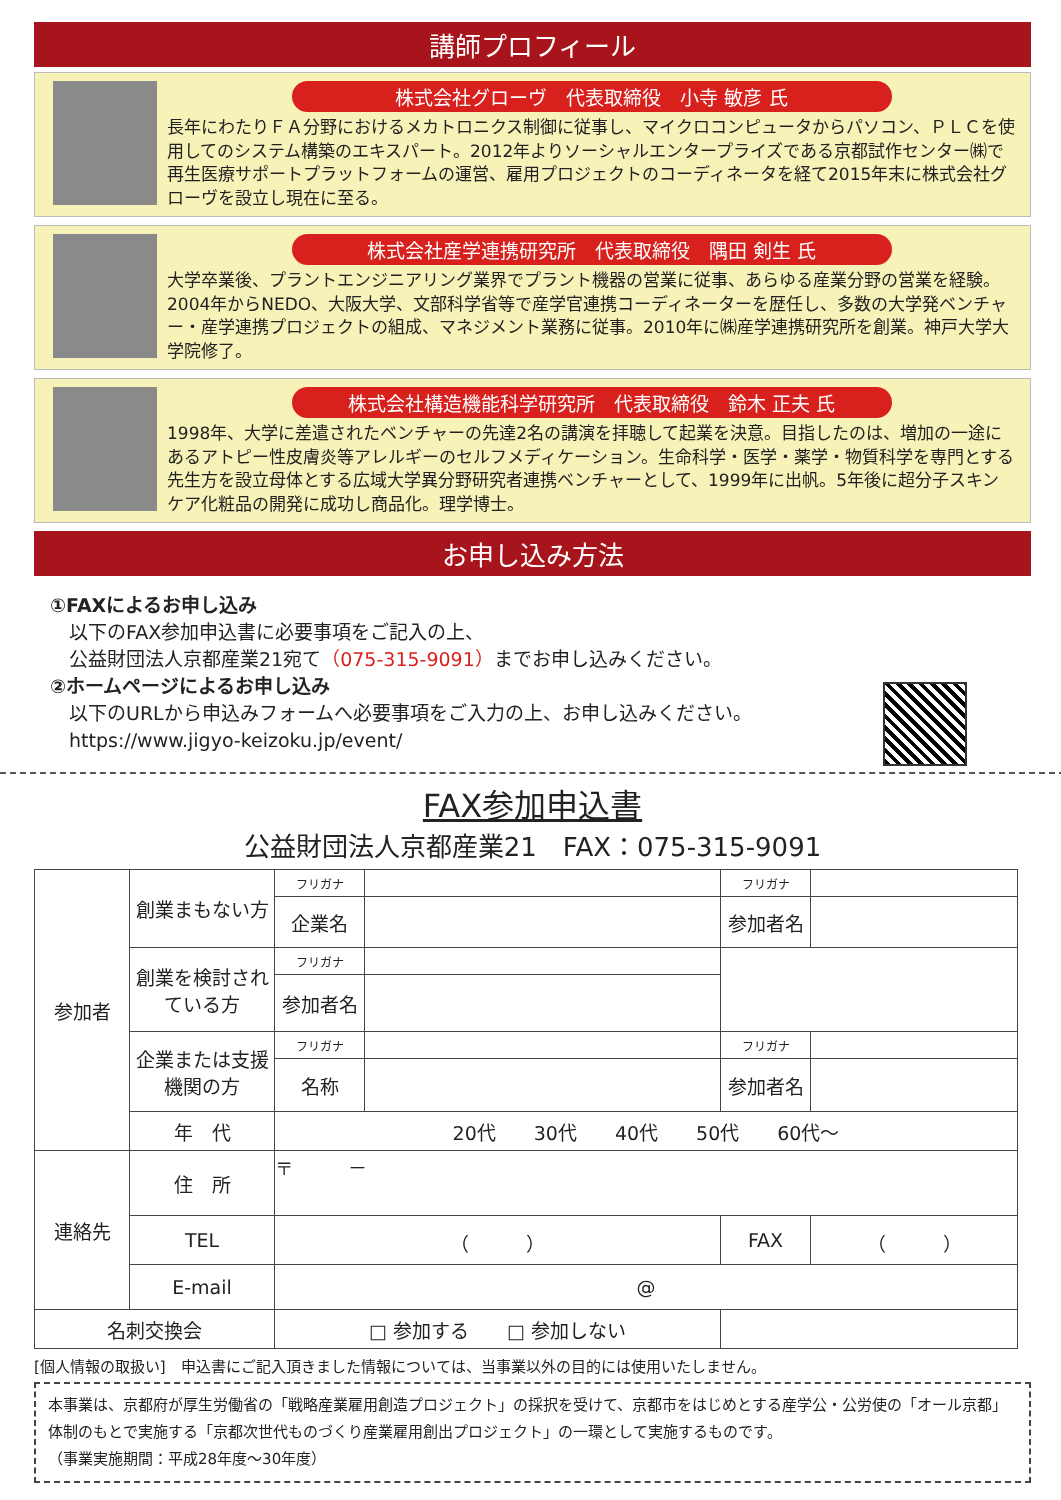講師プロフィール
株式会社グローヴ　代表取締役　小寺 敏彦 氏
長年にわたりＦＡ分野におけるメカトロニクス制御に従事し、マイクロコンピュータからパソコン、ＰＬＣを使用してのシステム構築のエキスパート。2012年よりソーシャルエンタープライズである京都試作センター㈱で再生医療サポートプラットフォームの運営、雇用プロジェクトのコーディネータを経て2015年末に株式会社グローヴを設立し現在に至る。
株式会社産学連携研究所　代表取締役　隅田 剣生 氏
大学卒業後、プラントエンジニアリング業界でプラント機器の営業に従事、あらゆる産業分野の営業を経験。2004年からNEDO、大阪大学、文部科学省等で産学官連携コーディネーターを歴任し、多数の大学発ベンチャー・産学連携プロジェクトの組成、マネジメント業務に従事。2010年に㈱産学連携研究所を創業。神戸大学大学院修了。
株式会社構造機能科学研究所　代表取締役　鈴木 正夫 氏
1998年、大学に差遣されたベンチャーの先達2名の講演を拝聴して起業を決意。目指したのは、増加の一途にあるアトピー性皮膚炎等アレルギーのセルフメディケーション。生命科学・医学・薬学・物質科学を専門とする先生方を設立母体とする広域大学異分野研究者連携ベンチャーとして、1999年に出帆。5年後に超分子スキンケア化粧品の開発に成功し商品化。理学博士。
お申し込み方法
①FAXによるお申し込み
　以下のFAX参加申込書に必要事項をご記入の上、
　公益財団法人京都産業21宛て（075-315-9091）までお申し込みください。
②ホームページによるお申し込み
　以下のURLから申込みフォームへ必要事項をご入力の上、お申し込みください。
　https://www.jigyo-keizoku.jp/event/
FAX参加申込書
公益財団法人京都産業21　FAX：075-315-9091
| 参加者 | 創業まもない方 | フリガナ | | フリガナ | |
| | | 企業名 | | 参加者名 | |
| | 創業を検討されている方 | フリガナ | | | |
| | | 参加者名 | | | |
| | 企業または支援機関の方 | フリガナ | | フリガナ | |
| | | 名称 | | 参加者名 | |
| | 年 代 | 20代 30代 40代 50代 60代～ | | | |
| 連絡先 | 住 所 | 〒 － | | | |
| | TEL | （ ） | | FAX | （ ） |
| | E-mail | @ | | | |
| 名刺交換会 | | □ 参加する □ 参加しない | | | |
[個人情報の取扱い]　申込書にご記入頂きました情報については、当事業以外の目的には使用いたしません。
本事業は、京都府が厚生労働省の「戦略産業雇用創造プロジェクト」の採択を受けて、京都市をはじめとする産学公・公労使の「オール京都」体制のもとで実施する「京都次世代ものづくり産業雇用創出プロジェクト」の一環として実施するものです。
（事業実施期間：平成28年度～30年度）